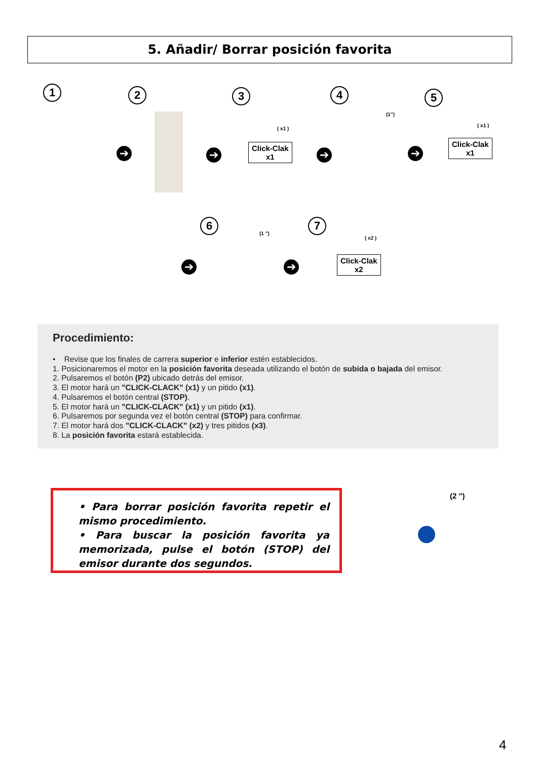5. Añadir/ Borrar posición favorita
1 2 3 4 5
➔ ➔ ➔ ➔
( x1 )
Click-Clak
x1
(1")
( x1 )
Click-Clak
x1
6 7
➔ ➔
(1 ")
( x2 )
Click-Clak
x2
Procedimiento:
• Revise que los finales de carrera superior e inferior estén establecidos.
1. Posicionaremos el motor en la posición favorita deseada utilizando el botón de subida o bajada del emisor.
2. Pulsaremos el botón (P2) ubicado detrás del emisor.
3. El motor hará un "CLICK-CLACK" (x1) y un pitido (x1).
4. Pulsaremos el botón central (STOP).
5. El motor hará un "CLICK-CLACK" (x1) y un pitido (x1).
6. Pulsaremos por segunda vez el botón central (STOP) para confirmar.
7. El motor hará dos "CLICK-CLACK" (x2) y tres pitidos (x3).
8. La posición favorita estará establecida.
• Para borrar posición favorita repetir el mismo procedimiento.
• Para buscar la posición favorita ya memorizada, pulse el botón (STOP) del emisor durante dos segundos.
(2 ")
4